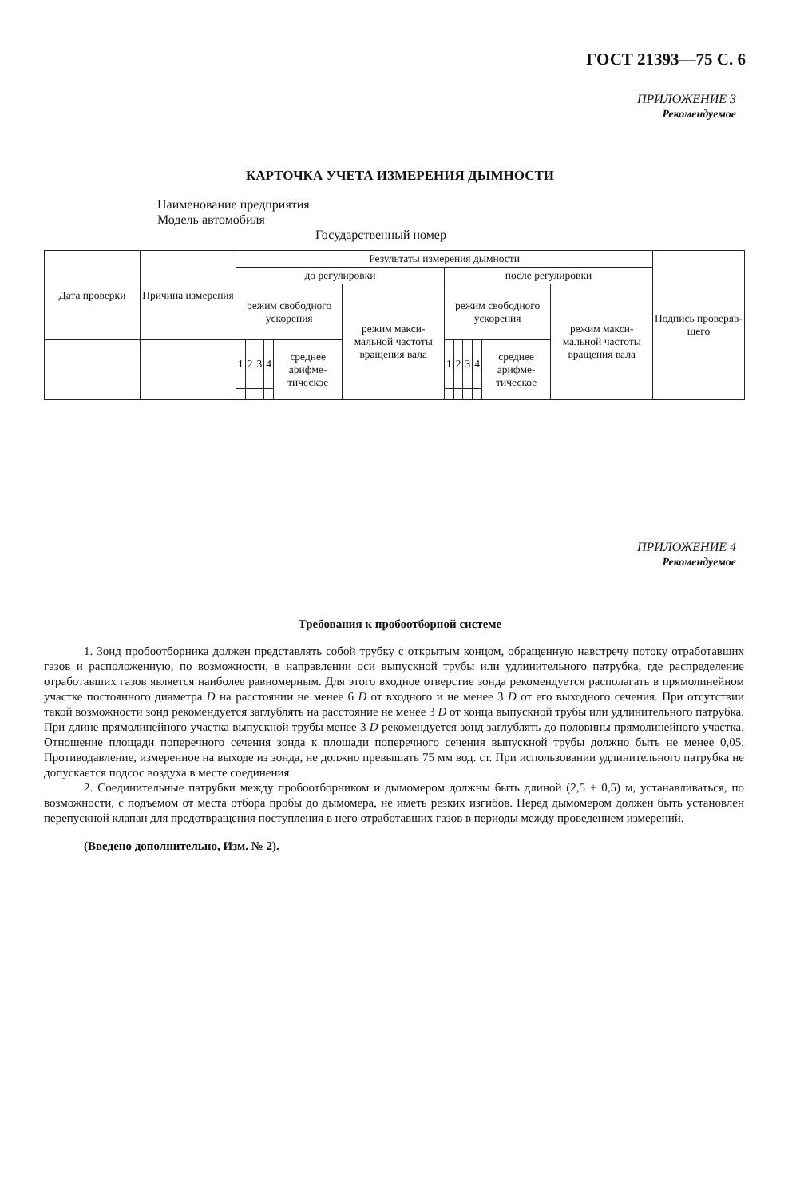ГОСТ 21393—75 С. 6
ПРИЛОЖЕНИЕ 3
Рекомендуемое
КАРТОЧКА УЧЕТА ИЗМЕРЕНИЯ ДЫМНОСТИ
Наименование предприятия
Модель автомобиля
Государственный номер
| Дата проверки | Причина измерения | Результаты измерения дымности | | | | | | | | | | | | Подпись проверяв-шего |
| --- | --- | --- | --- | --- | --- | --- | --- | --- | --- | --- | --- | --- | --- | --- |
| | | до регулировки | | | | | | после регулировки | | | | | | |
| | | режим свободного ускорения | | | | | режим макси-мальной частоты вращения вала | режим свободного ускорения | | | | | режим макси-мальной частоты вращения вала | |
| | | 1 | 2 | 3 | 4 | среднее арифме-тическое | | 1 | 2 | 3 | 4 | среднее арифме-тическое | | |
ПРИЛОЖЕНИЕ 4
Рекомендуемое
Требования к пробоотборной системе
1. Зонд пробоотборника должен представлять собой трубку с открытым концом, обращенную навстречу потоку отработавших газов и расположенную, по возможности, в направлении оси выпускной трубы или удлинительного патрубка, где распределение отработавших газов является наиболее равномерным. Для этого входное отверстие зонда рекомендуется располагать в прямолинейном участке постоянного диаметра D на расстоянии не менее 6 D от входного и не менее 3 D от его выходного сечения. При отсутствии такой возможности зонд рекомендуется заглублять на расстояние не менее 3 D от конца выпускной трубы или удлинительного патрубка. При длине прямолинейного участка выпускной трубы менее 3 D рекомендуется зонд заглублять до половины прямолинейного участка. Отношение площади поперечного сечения зонда к площади поперечного сечения выпускной трубы должно быть не менее 0,05. Противодавление, измеренное на выходе из зонда, не должно превышать 75 мм вод. ст. При использовании удлинительного патрубка не допускается подсос воздуха в месте соединения.
2. Соединительные патрубки между пробоотборником и дымомером должны быть длиной (2,5 ± 0,5) м, устанавливаться, по возможности, с подъемом от места отбора пробы до дымомера, не иметь резких изгибов. Перед дымомером должен быть установлен перепускной клапан для предотвращения поступления в него отработавших газов в периоды между проведением измерений.
(Введено дополнительно, Изм. № 2).